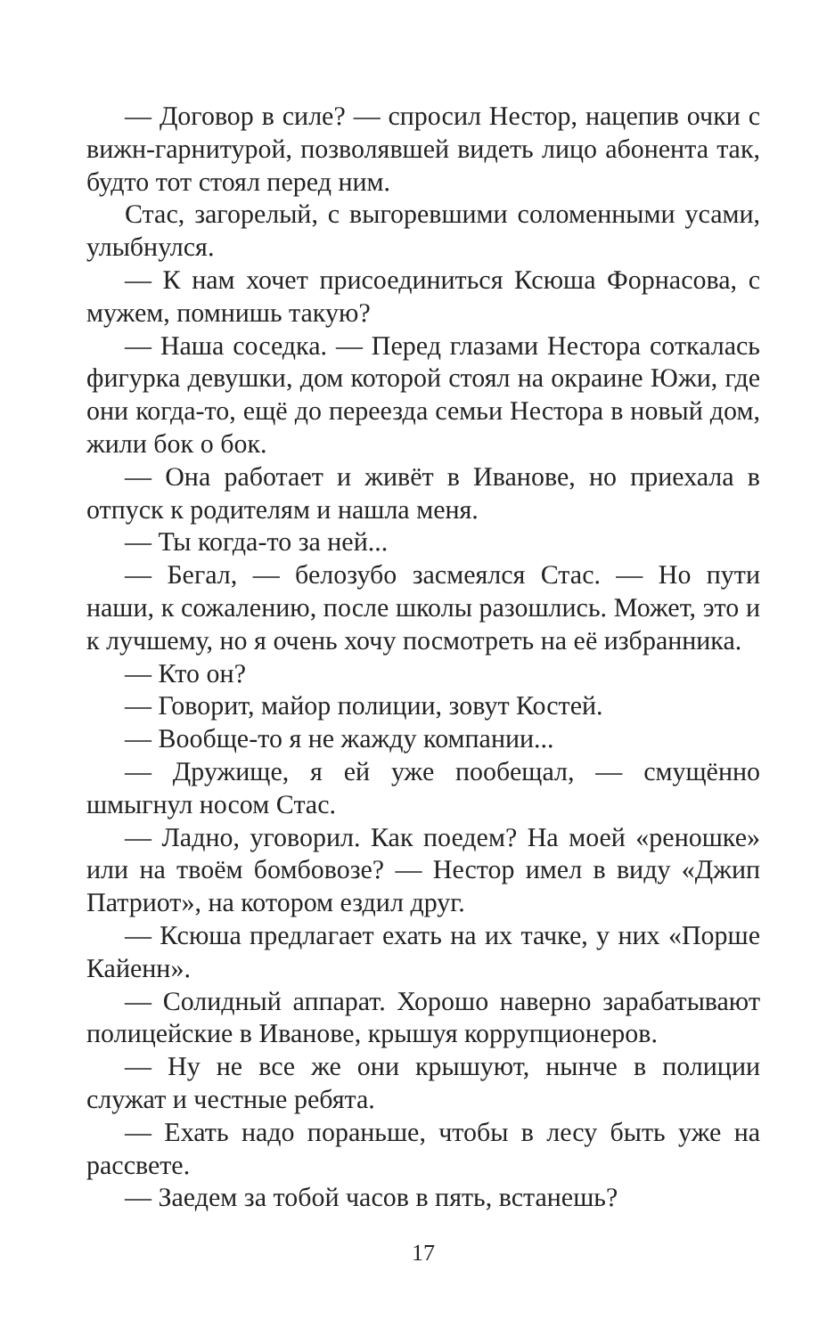— Договор в силе? — спросил Нестор, нацепив очки с вижн-гарнитурой, позволявшей видеть лицо абонента так, будто тот стоял перед ним.
Стас, загорелый, с выгоревшими соломенными усами, улыбнулся.
— К нам хочет присоединиться Ксюша Форнасова, с мужем, помнишь такую?
— Наша соседка. — Перед глазами Нестора соткалась фигурка девушки, дом которой стоял на окраине Южи, где они когда-то, ещё до переезда семьи Нестора в новый дом, жили бок о бок.
— Она работает и живёт в Иванове, но приехала в отпуск к родителям и нашла меня.
— Ты когда-то за ней...
— Бегал, — белозубо засмеялся Стас. — Но пути наши, к сожалению, после школы разошлись. Может, это и к лучшему, но я очень хочу посмотреть на её избранника.
— Кто он?
— Говорит, майор полиции, зовут Костей.
— Вообще-то я не жажду компании...
— Дружище, я ей уже пообещал, — смущённо шмыгнул носом Стас.
— Ладно, уговорил. Как поедем? На моей «реношке» или на твоём бомбовозе? — Нестор имел в виду «Джип Патриот», на котором ездил друг.
— Ксюша предлагает ехать на их тачке, у них «Порше Кайенн».
— Солидный аппарат. Хорошо наверно зарабатывают полицейские в Иванове, крышуя коррупционеров.
— Ну не все же они крышуют, нынче в полиции служат и честные ребята.
— Ехать надо пораньше, чтобы в лесу быть уже на рассвете.
— Заедем за тобой часов в пять, встанешь?
17